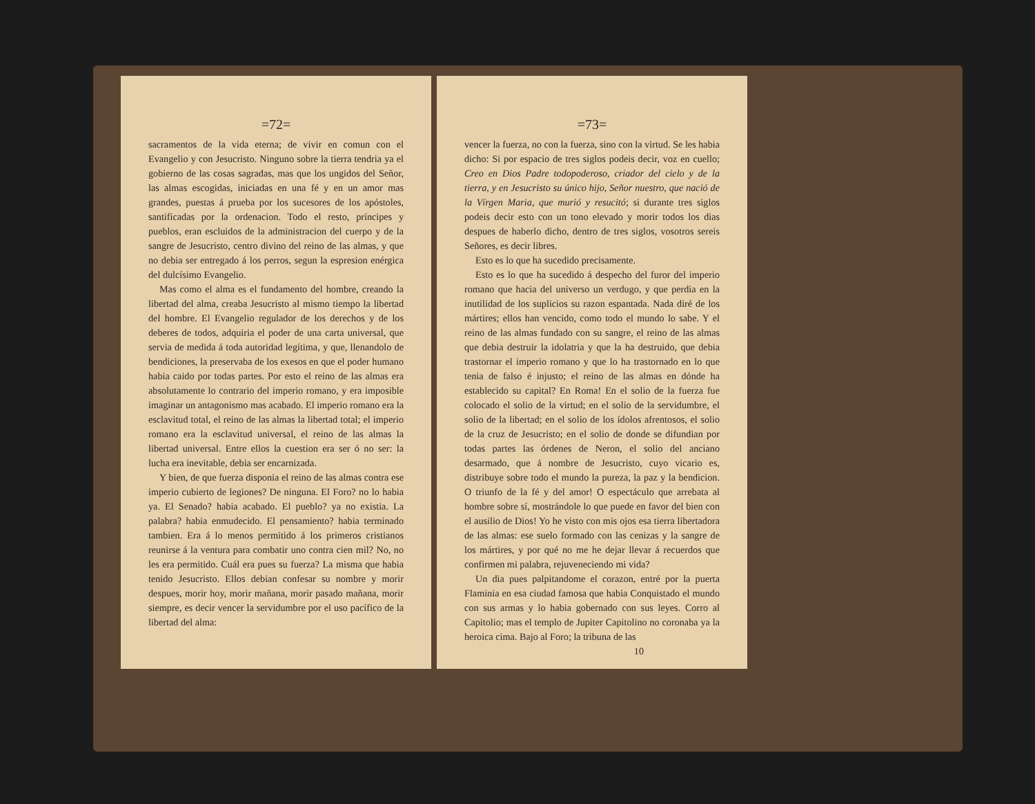=72=
sacramentos de la vida eterna; de vivir en comun con el Evangelio y con Jesucristo. Ninguno sobre la tierra tendria ya el gobierno de las cosas sagradas, mas que los ungidos del Señor, las almas escogidas, iniciadas en una fé y en un amor mas grandes, puestas á prueba por los sucesores de los apóstoles, santificadas por la ordenacion. Todo el resto, príncipes y pueblos, eran escluidos de la administracion del cuerpo y de la sangre de Jesucristo, centro divino del reino de las almas, y que no debia ser entregado á los perros, segun la espresion enérgica del dulcísimo Evangelio.
Mas como el alma es el fundamento del hombre, creando la libertad del alma, creaba Jesucristo al mismo tiempo la libertad del hombre. El Evangelio regulador de los derechos y de los deberes de todos, adquiria el poder de una carta universal, que servia de medida á toda autoridad legítima, y que, llenandolo de bendiciones, la preservaba de los exesos en que el poder humano habia caido por todas partes. Por esto el reino de las almas era absolutamente lo contrario del imperio romano, y era imposible imaginar un antagonismo mas acabado. El imperio romano era la esclavitud total, el reino de las almas la libertad total; el imperio romano era la esclavitud universal, el reino de las almas la libertad universal. Entre ellos la cuestion era ser ó no ser: la lucha era inevitable, debia ser encarnizada.
Y bien, de que fuerza disponia el reino de las almas contra ese imperio cubierto de legiones? De ninguna. El Foro? no lo habia ya. El Senado? habia acabado. El pueblo? ya no existia. La palabra? habia enmudecido. El pensamiento? habia terminado tambien. Era á lo menos permitido á los primeros cristianos reunirse á la ventura para combatir uno contra cien mil? No, no les era permitido. Cuál era pues su fuerza? La misma que habia tenido Jesucristo. Ellos debian confesar su nombre y morir despues, morir hoy, morir mañana, morir pasado mañana, morir siempre, es decir vencer la servidumbre por el uso pacífico de la libertad del alma:
=73=
vencer la fuerza, no con la fuerza, sino con la virtud. Se les habia dicho: Si por espacio de tres siglos podeis decir, voz en cuello; Creo en Dios Padre todopoderoso, criador del cielo y de la tierra, y en Jesucristo su único hijo, Señor nuestro, que nació de la Vírgen Maria, que murió y resucitó; si durante tres siglos podeis decir esto con un tono elevado y morir todos los dias despues de haberlo dicho, dentro de tres siglos, vosotros sereis Señores, es decir libres.
Esto es lo que ha sucedido precisamente.
Esto es lo que ha sucedido á despecho del furor del imperio romano que hacia del universo un verdugo, y que perdia en la inutilidad de los suplicios su razon espantada. Nada diré de los mártires; ellos han vencido, como todo el mundo lo sabe. Y el reino de las almas fundado con su sangre, el reino de las almas que debia destruir la idolatria y que la ha destruido, que debia trastornar el imperio romano y que lo ha trastornado en lo que tenia de falso é injusto; el reino de las almas en dónde ha establecido su capital? En Roma! En el solio de la fuerza fue colocado el solio de la virtud; en el solio de la servidumbre, el solio de la libertad; en el solio de los ídolos afrentosos, el solio de la cruz de Jesucristo; en el solio de donde se difundian por todas partes las órdenes de Neron, el solio del anciano desarmado, que á nombre de Jesucristo, cuyo vicario es, distribuye sobre todo el mundo la pureza, la paz y la bendicion. O triunfo de la fé y del amor! O espectáculo que arrebata al hombre sobre sí, mostrándole lo que puede en favor del bien con el ausilio de Dios! Yo he visto con mis ojos esa tierra libertadora de las almas: ese suelo formado con las cenizas y la sangre de los mártires, y por qué no me he dejar llevar á recuerdos que confirmen mi palabra, rejuveneciendo mi vida?
Un dia pues palpitandome el corazon, entré por la puerta Flaminia en esa ciudad famosa que habia Conquistado el mundo con sus armas y lo habia gobernado con sus leyes. Corro al Capitolio; mas el templo de Jupiter Capitolino no coronaba ya la heroica cima. Bajo al Foro; la tribuna de las
10